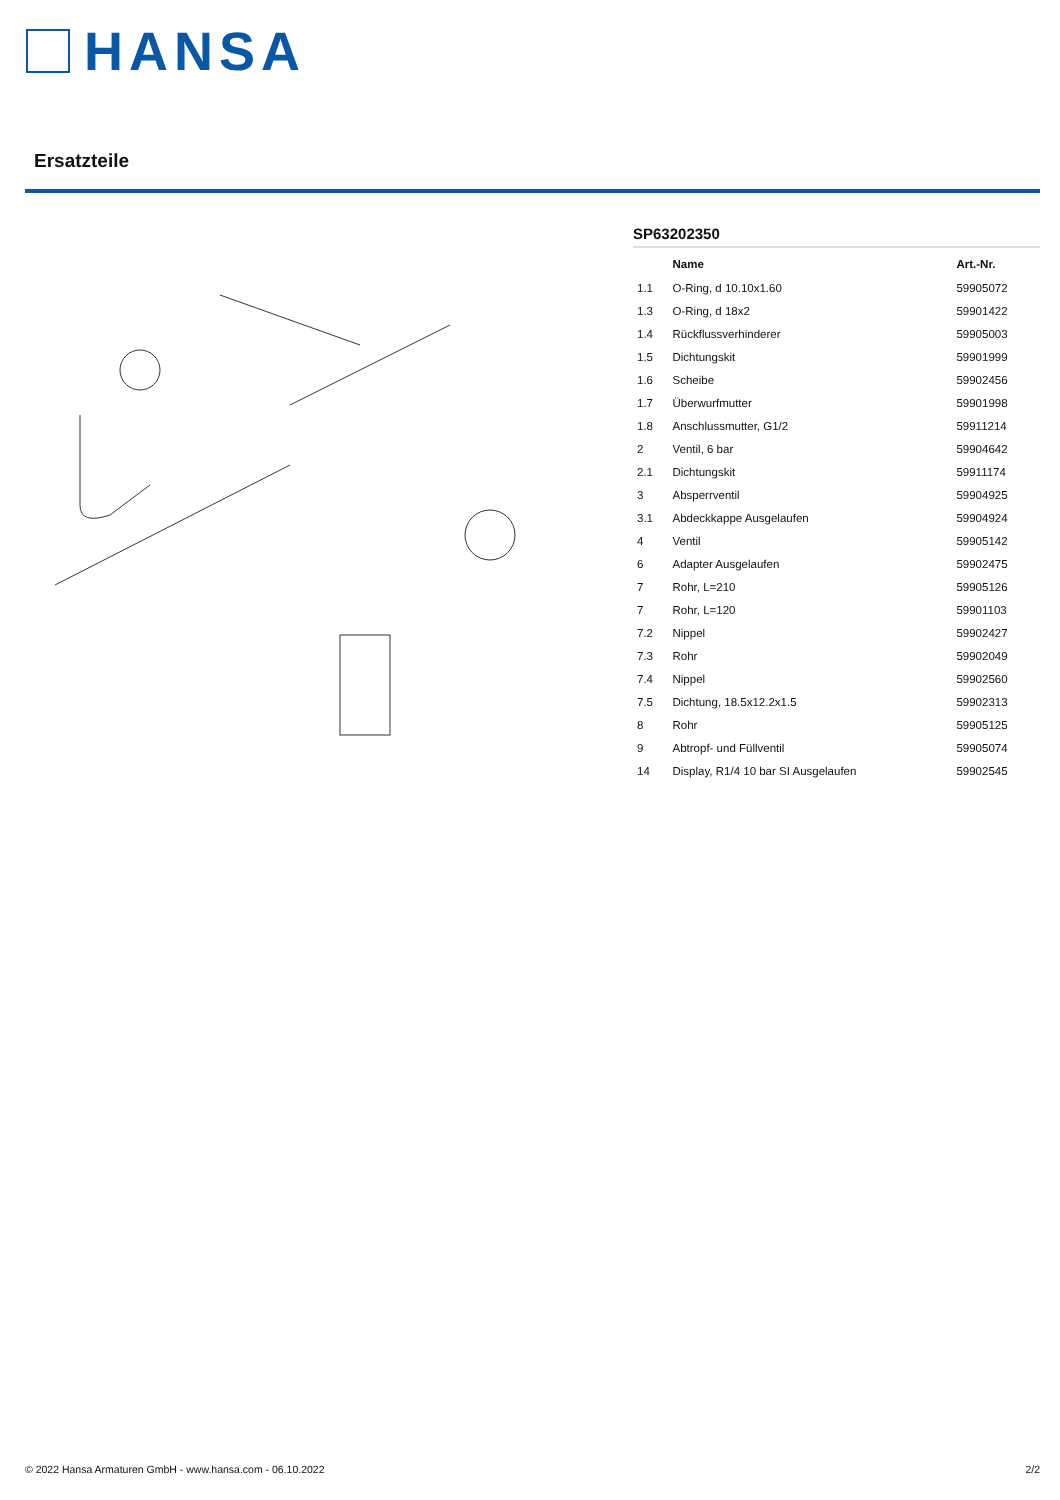HANSA
Ersatzteile
SP63202350
| | Name | Art.-Nr. |
| --- | --- | --- |
| 1.1 | O-Ring, d 10.10x1.60 | 59905072 |
| 1.3 | O-Ring, d 18x2 | 59901422 |
| 1.4 | Rückflussverhinderer | 59905003 |
| 1.5 | Dichtungskit | 59901999 |
| 1.6 | Scheibe | 59902456 |
| 1.7 | Überwurfmutter | 59901998 |
| 1.8 | Anschlussmutter, G1/2 | 59911214 |
| 2 | Ventil, 6 bar | 59904642 |
| 2.1 | Dichtungskit | 59911174 |
| 3 | Absperrventil | 59904925 |
| 3.1 | Abdeckkappe Ausgelaufen | 59904924 |
| 4 | Ventil | 59905142 |
| 6 | Adapter Ausgelaufen | 59902475 |
| 7 | Rohr, L=210 | 59905126 |
| 7 | Rohr, L=120 | 59901103 |
| 7.2 | Nippel | 59902427 |
| 7.3 | Rohr | 59902049 |
| 7.4 | Nippel | 59902560 |
| 7.5 | Dichtung, 18.5x12.2x1.5 | 59902313 |
| 8 | Rohr | 59905125 |
| 9 | Abtropf- und Füllventil | 59905074 |
| 14 | Display, R1/4 10 bar SI Ausgelaufen | 59902545 |
© 2022 Hansa Armaturen GmbH - www.hansa.com - 06.10.2022 2/2